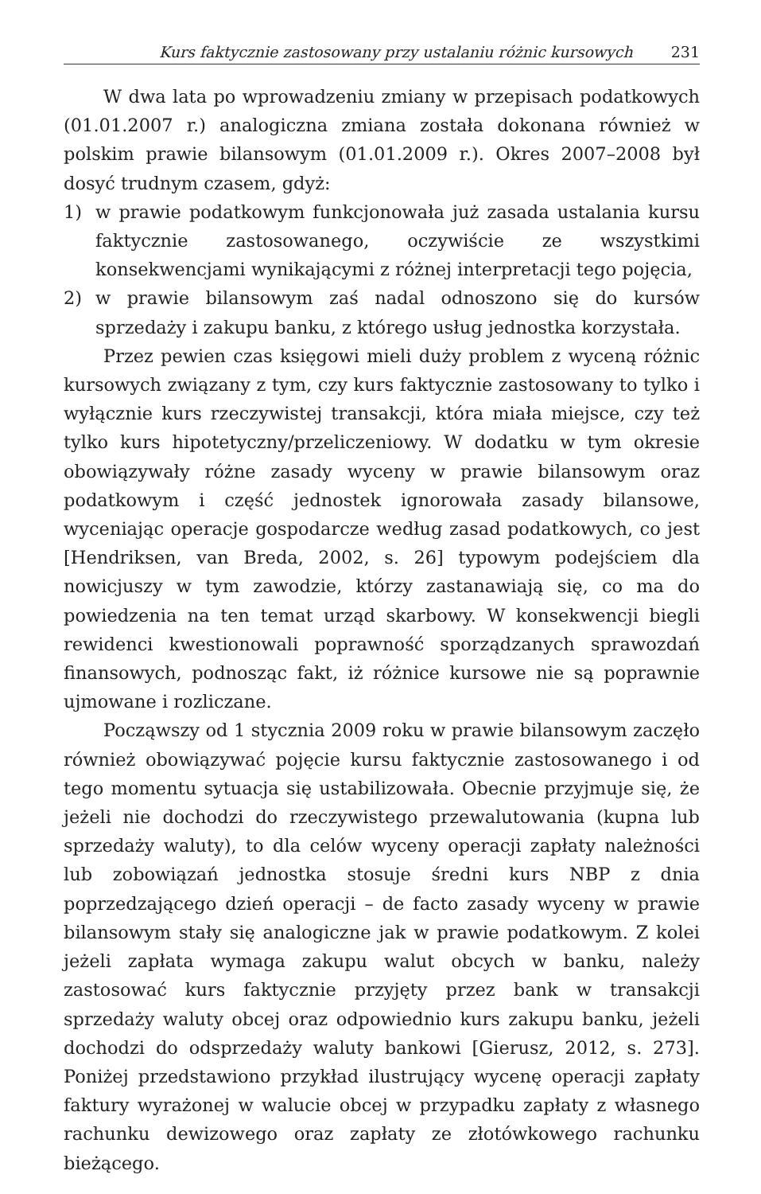Kurs faktycznie zastosowany przy ustalaniu różnic kursowych 231
W dwa lata po wprowadzeniu zmiany w przepisach podatkowych (01.01.2007 r.) analogiczna zmiana została dokonana również w polskim prawie bilansowym (01.01.2009 r.). Okres 2007–2008 był dosyć trudnym czasem, gdyż:
1) w prawie podatkowym funkcjonowała już zasada ustalania kursu faktycznie zastosowanego, oczywiście ze wszystkimi konsekwencjami wynikającymi z różnej interpretacji tego pojęcia,
2) w prawie bilansowym zaś nadal odnoszono się do kursów sprzedaży i zakupu banku, z którego usług jednostka korzystała.
Przez pewien czas księgowi mieli duży problem z wyceną różnic kursowych związany z tym, czy kurs faktycznie zastosowany to tylko i wyłącznie kurs rzeczywistej transakcji, która miała miejsce, czy też tylko kurs hipotetyczny/przeliczeniowy. W dodatku w tym okresie obowiązywały różne zasady wyceny w prawie bilansowym oraz podatkowym i część jednostek ignorowała zasady bilansowe, wyceniając operacje gospodarcze według zasad podatkowych, co jest [Hendriksen, van Breda, 2002, s. 26] typowym podejściem dla nowicjuszy w tym zawodzie, którzy zastanawiają się, co ma do powiedzenia na ten temat urząd skarbowy. W konsekwencji biegli rewidenci kwestionowali poprawność sporządzanych sprawozdań finansowych, podnosząc fakt, iż różnice kursowe nie są poprawnie ujmowane i rozliczane.
Począwszy od 1 stycznia 2009 roku w prawie bilansowym zaczęło również obowiązywać pojęcie kursu faktycznie zastosowanego i od tego momentu sytuacja się ustabilizowała. Obecnie przyjmuje się, że jeżeli nie dochodzi do rzeczywistego przewalutowania (kupna lub sprzedaży waluty), to dla celów wyceny operacji zapłaty należności lub zobowiązań jednostka stosuje średni kurs NBP z dnia poprzedzającego dzień operacji – de facto zasady wyceny w prawie bilansowym stały się analogiczne jak w prawie podatkowym. Z kolei jeżeli zapłata wymaga zakupu walut obcych w banku, należy zastosować kurs faktycznie przyjęty przez bank w transakcji sprzedaży waluty obcej oraz odpowiednio kurs zakupu banku, jeżeli dochodzi do odsprzedaży waluty bankowi [Gierusz, 2012, s. 273]. Poniżej przedstawiono przykład ilustrujący wycenę operacji zapłaty faktury wyrażonej w walucie obcej w przypadku zapłaty z własnego rachunku dewizowego oraz zapłaty ze złotówkowego rachunku bieżącego.